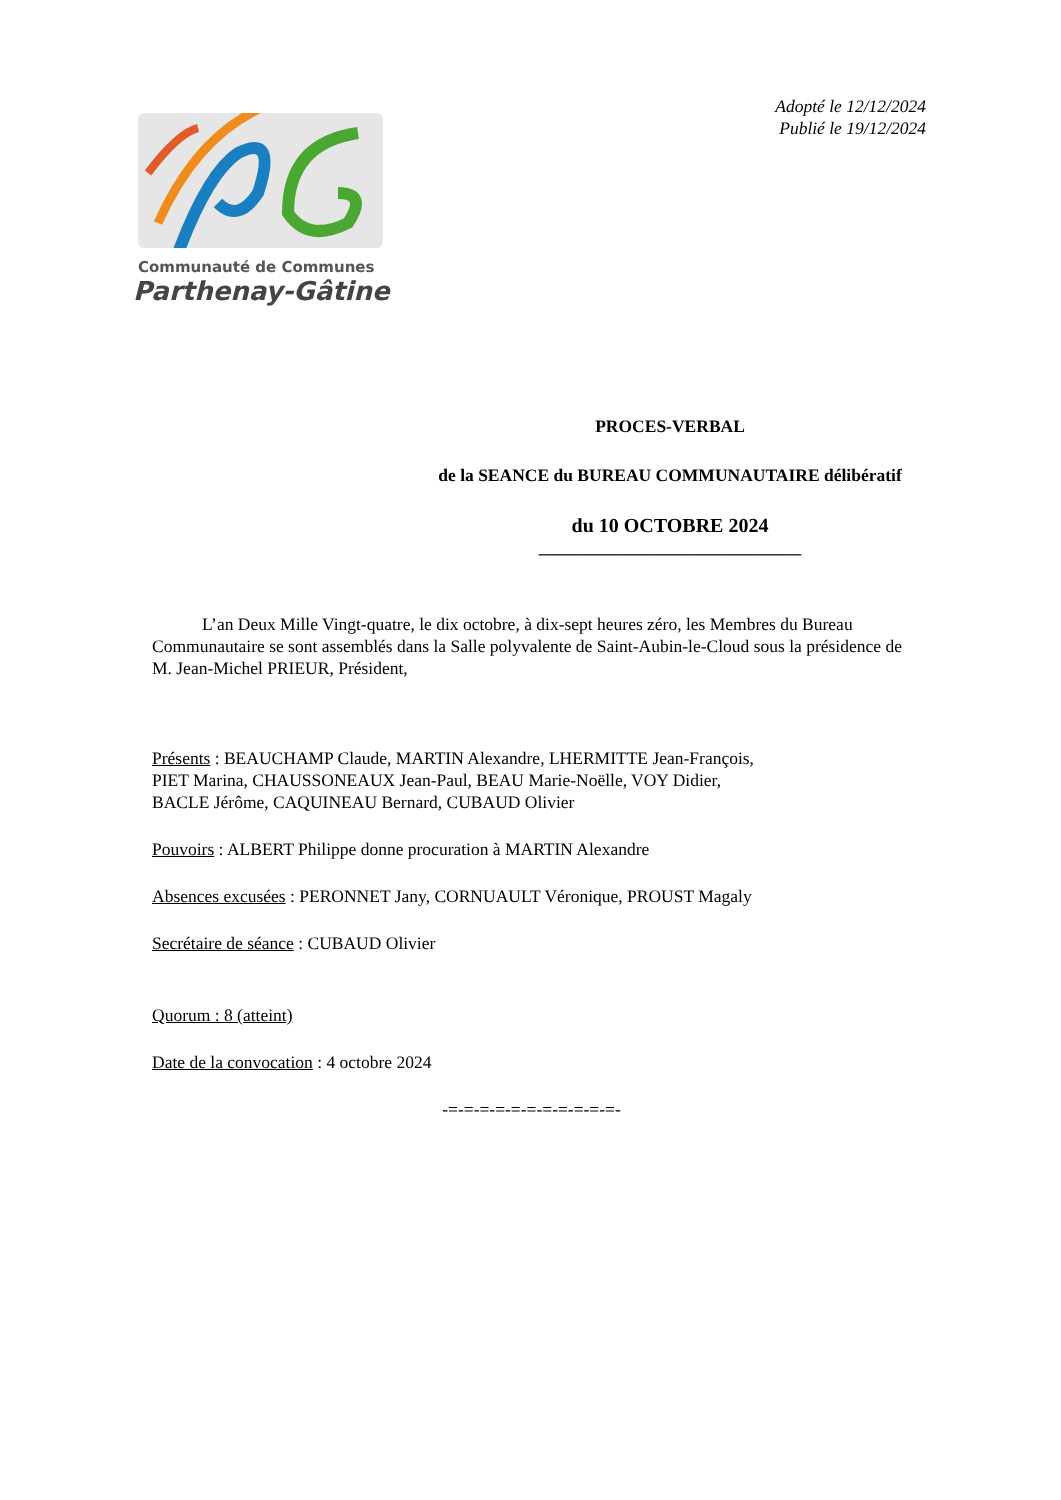Communauté de Communes
Parthenay-Gâtine
Adopté le 12/12/2024
Publié le 19/12/2024
PROCES-VERBAL
de la SEANCE du BUREAU COMMUNAUTAIRE délibératif
du 10 OCTOBRE 2024
______________________________
L’an Deux Mille Vingt-quatre, le dix octobre, à dix-sept heures zéro, les Membres du Bureau Communautaire se sont assemblés dans la Salle polyvalente de Saint-Aubin-le-Cloud sous la présidence de M. Jean-Michel PRIEUR, Président,
Présents : BEAUCHAMP Claude, MARTIN Alexandre, LHERMITTE Jean-François,
PIET Marina, CHAUSSONEAUX Jean-Paul, BEAU Marie-Noëlle, VOY Didier,
BACLE Jérôme, CAQUINEAU Bernard, CUBAUD Olivier
Pouvoirs : ALBERT Philippe donne procuration à MARTIN Alexandre
Absences excusées : PERONNET Jany, CORNUAULT Véronique, PROUST Magaly
Secrétaire de séance : CUBAUD Olivier
Quorum : 8 (atteint)
Date de la convocation : 4 octobre 2024
-=-=-=-=-=-=-=-=-=-=-=-